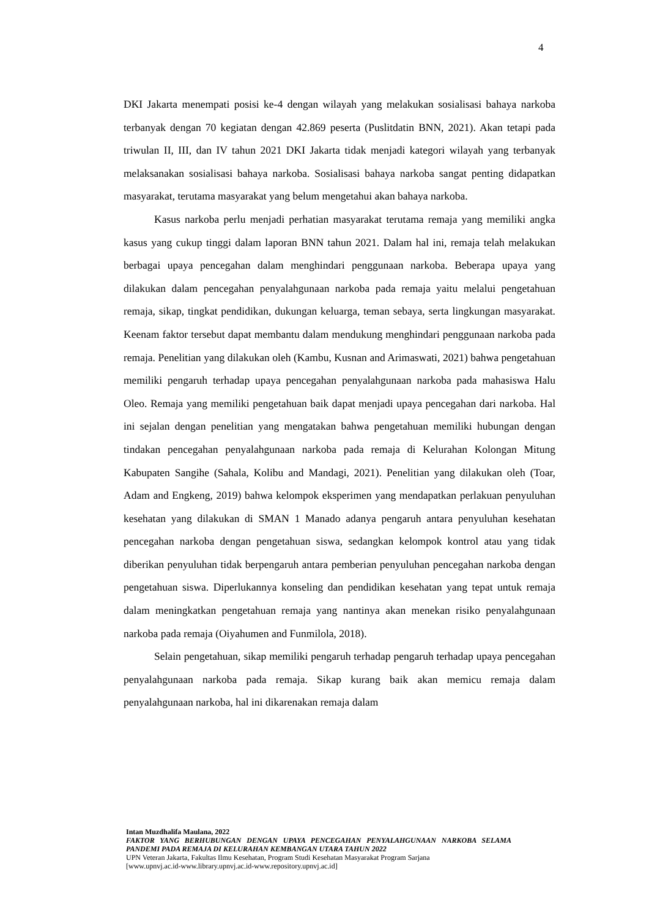4
DKI Jakarta menempati posisi ke-4 dengan wilayah yang melakukan sosialisasi bahaya narkoba terbanyak dengan 70 kegiatan dengan 42.869 peserta (Puslitdatin BNN, 2021). Akan tetapi pada triwulan II, III, dan IV tahun 2021 DKI Jakarta tidak menjadi kategori wilayah yang terbanyak melaksanakan sosialisasi bahaya narkoba. Sosialisasi bahaya narkoba sangat penting didapatkan masyarakat, terutama masyarakat yang belum mengetahui akan bahaya narkoba.
Kasus narkoba perlu menjadi perhatian masyarakat terutama remaja yang memiliki angka kasus yang cukup tinggi dalam laporan BNN tahun 2021. Dalam hal ini, remaja telah melakukan berbagai upaya pencegahan dalam menghindari penggunaan narkoba. Beberapa upaya yang dilakukan dalam pencegahan penyalahgunaan narkoba pada remaja yaitu melalui pengetahuan remaja, sikap, tingkat pendidikan, dukungan keluarga, teman sebaya, serta lingkungan masyarakat. Keenam faktor tersebut dapat membantu dalam mendukung menghindari penggunaan narkoba pada remaja. Penelitian yang dilakukan oleh (Kambu, Kusnan and Arimaswati, 2021) bahwa pengetahuan memiliki pengaruh terhadap upaya pencegahan penyalahgunaan narkoba pada mahasiswa Halu Oleo. Remaja yang memiliki pengetahuan baik dapat menjadi upaya pencegahan dari narkoba. Hal ini sejalan dengan penelitian yang mengatakan bahwa pengetahuan memiliki hubungan dengan tindakan pencegahan penyalahgunaan narkoba pada remaja di Kelurahan Kolongan Mitung Kabupaten Sangihe (Sahala, Kolibu and Mandagi, 2021). Penelitian yang dilakukan oleh (Toar, Adam and Engkeng, 2019) bahwa kelompok eksperimen yang mendapatkan perlakuan penyuluhan kesehatan yang dilakukan di SMAN 1 Manado adanya pengaruh antara penyuluhan kesehatan pencegahan narkoba dengan pengetahuan siswa, sedangkan kelompok kontrol atau yang tidak diberikan penyuluhan tidak berpengaruh antara pemberian penyuluhan pencegahan narkoba dengan pengetahuan siswa. Diperlukannya konseling dan pendidikan kesehatan yang tepat untuk remaja dalam meningkatkan pengetahuan remaja yang nantinya akan menekan risiko penyalahgunaan narkoba pada remaja (Oiyahumen and Funmilola, 2018).
Selain pengetahuan, sikap memiliki pengaruh terhadap pengaruh terhadap upaya pencegahan penyalahgunaan narkoba pada remaja. Sikap kurang baik akan memicu remaja dalam penyalahgunaan narkoba, hal ini dikarenakan remaja dalam
Intan Muzdhalifa Maulana, 2022
FAKTOR YANG BERHUBUNGAN DENGAN UPAYA PENCEGAHAN PENYALAHGUNAAN NARKOBA SELAMA PANDEMI PADA REMAJA DI KELURAHAN KEMBANGAN UTARA TAHUN 2022
UPN Veteran Jakarta, Fakultas Ilmu Kesehatan, Program Studi Kesehatan Masyarakat Program Sarjana
[www.upnvj.ac.id-www.library.upnvj.ac.id-www.repository.upnvj.ac.id]